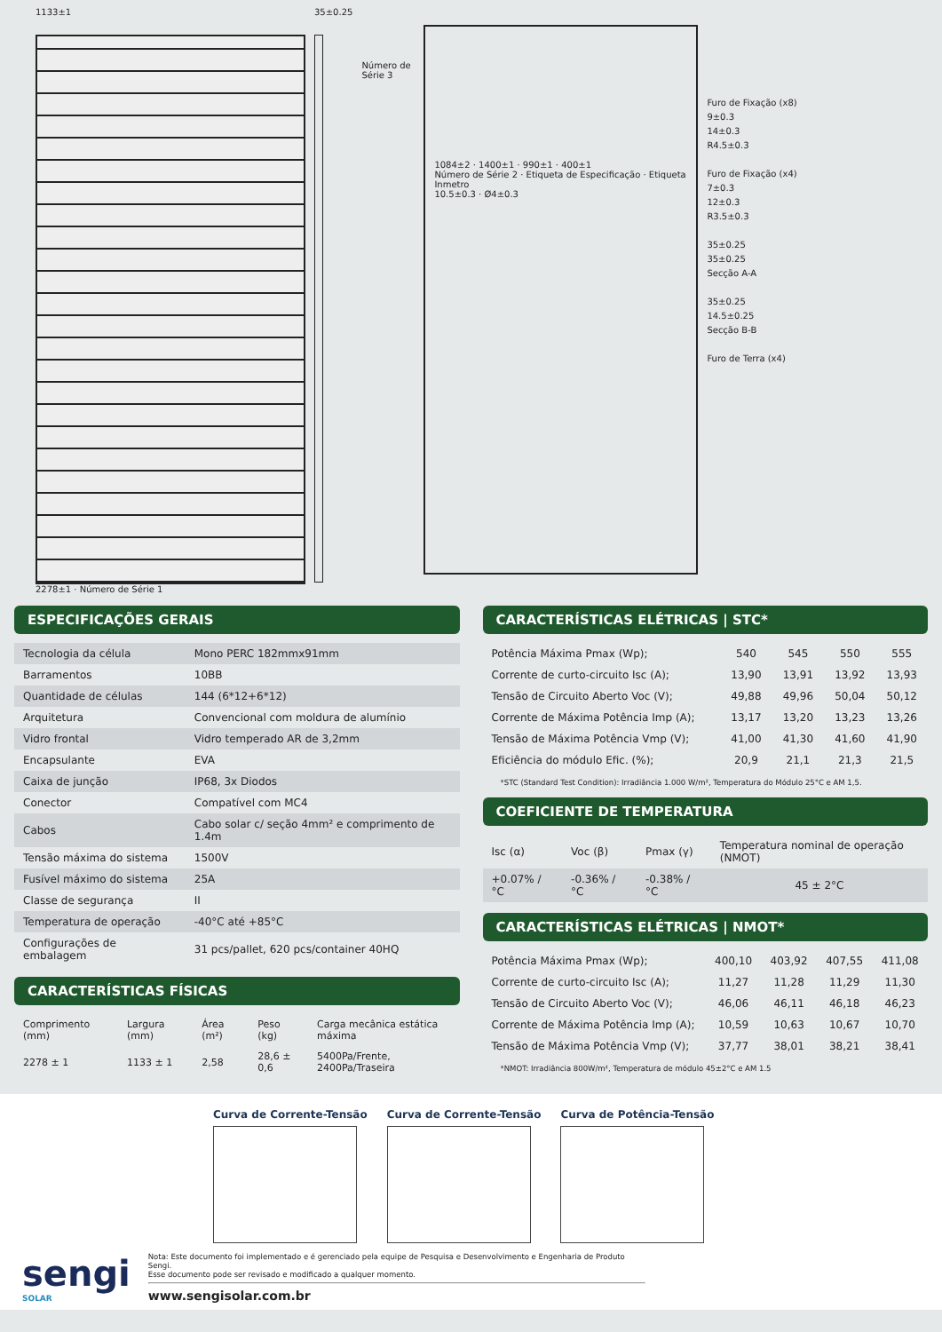1133±1
2278±1 · Número de Série 1
35±0.25
Número de Série 3
1084±2 · 1400±1 · 990±1 · 400±1
Número de Série 2 · Etiqueta de Especificação · Etiqueta Inmetro
10.5±0.3 · Ø4±0.3
Furo de Fixação (x8)
9±0.3
14±0.3
R4.5±0.3
Furo de Fixação (x4)
7±0.3
12±0.3
R3.5±0.3
35±0.25
35±0.25
Secção A-A
35±0.25
14.5±0.25
Secção B-B
Furo de Terra (x4)
ESPECIFICAÇÕES GERAIS
| Tecnologia da célula | Mono PERC 182mmx91mm |
| Barramentos | 10BB |
| Quantidade de células | 144 (6*12+6*12) |
| Arquitetura | Convencional com moldura de alumínio |
| Vidro frontal | Vidro temperado AR de 3,2mm |
| Encapsulante | EVA |
| Caixa de junção | IP68, 3x Diodos |
| Conector | Compatível com MC4 |
| Cabos | Cabo solar c/ seção 4mm² e comprimento de 1.4m |
| Tensão máxima do sistema | 1500V |
| Fusível máximo do sistema | 25A |
| Classe de segurança | II |
| Temperatura de operação | -40°C até +85°C |
| Configurações de embalagem | 31 pcs/pallet, 620 pcs/container 40HQ |
CARACTERÍSTICAS FÍSICAS
| Comprimento (mm) | Largura (mm) | Área (m²) | Peso (kg) | Carga mecânica estática máxima |
| --- | --- | --- | --- | --- |
| 2278 ± 1 | 1133 ± 1 | 2,58 | 28,6 ± 0,6 | 5400Pa/Frente, 2400Pa/Traseira |
CARACTERÍSTICAS ELÉTRICAS | STC*
| Potência Máxima Pmax (Wp); | 540 | 545 | 550 | 555 |
| Corrente de curto-circuito Isc (A); | 13,90 | 13,91 | 13,92 | 13,93 |
| Tensão de Circuito Aberto Voc (V); | 49,88 | 49,96 | 50,04 | 50,12 |
| Corrente de Máxima Potência Imp (A); | 13,17 | 13,20 | 13,23 | 13,26 |
| Tensão de Máxima Potência Vmp (V); | 41,00 | 41,30 | 41,60 | 41,90 |
| Eficiência do módulo Efic. (%); | 20,9 | 21,1 | 21,3 | 21,5 |
*STC (Standard Test Condition): Irradiância 1.000 W/m², Temperatura do Módulo 25°C e AM 1,5.
COEFICIENTE DE TEMPERATURA
| Isc (α) | Voc (β) | Pmax (γ) | Temperatura nominal de operação (NMOT) |
| --- | --- | --- | --- |
| +0.07% / °C | -0.36% / °C | -0.38% / °C | 45 ± 2°C |
CARACTERÍSTICAS ELÉTRICAS | NMOT*
| Potência Máxima Pmax (Wp); | 400,10 | 403,92 | 407,55 | 411,08 |
| Corrente de curto-circuito Isc (A); | 11,27 | 11,28 | 11,29 | 11,30 |
| Tensão de Circuito Aberto Voc (V); | 46,06 | 46,11 | 46,18 | 46,23 |
| Corrente de Máxima Potência Imp (A); | 10,59 | 10,63 | 10,67 | 10,70 |
| Tensão de Máxima Potência Vmp (V); | 37,77 | 38,01 | 38,21 | 38,41 |
*NMOT: Irradiância 800W/m², Temperatura de módulo 45±2°C e AM 1.5
Curva de Corrente-Tensão Curva de Corrente-Tensão Curva de Potência-Tensão
sengi
SOLAR
Nota: Este documento foi implementado e é gerenciado pela equipe de Pesquisa e Desenvolvimento e Engenharia de Produto Sengi.
Esse documento pode ser revisado e modificado a qualquer momento.
www.sengisolar.com.br